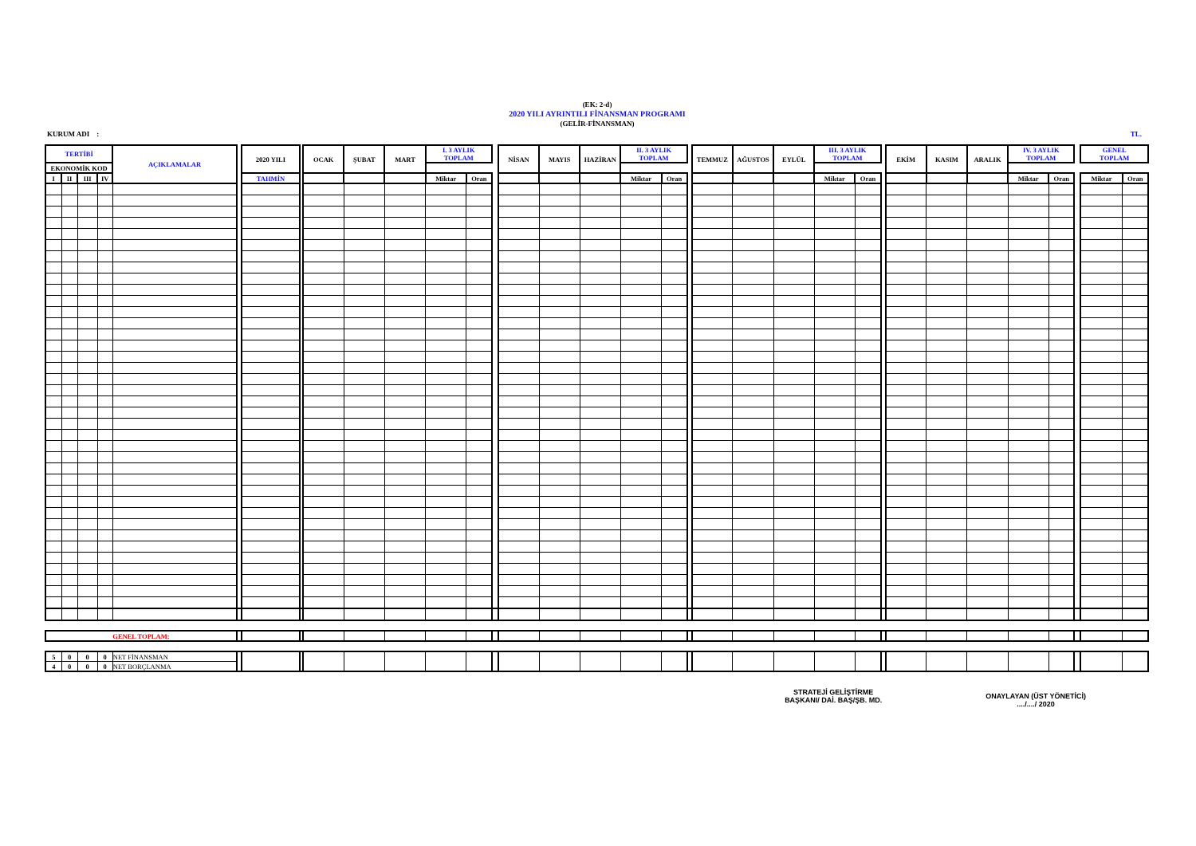(EK: 2-d)
2020 YILI AYRINTILI FİNANSMAN PROGRAMI
(GELİR-FİNANSMAN)
KURUM ADI : TL.
| TERTİBİ | | | | AÇIKLAMALAR | | 2020 YILI | | OCAK | ŞUBAT | MART | I. 3 AYLIK TOPLAM | | | NİSAN | MAYIS | HAZİRAN | II. 3 AYLIK TOPLAM | | | TEMMUZ | AĞUSTOS | EYLÜL | III. 3 AYLIK TOPLAM | | | EKİM | KASIM | ARALIK | IV. 3 AYLIK TOPLAM | | | GENEL TOPLAM | |
| --- | --- | --- | --- | --- | --- | --- | --- | --- | --- | --- | --- | --- | --- | --- | --- | --- | --- | --- | --- | --- | --- | --- | --- | --- | --- | --- | --- | --- | --- | --- | --- | --- | --- |
| EKONOMİK KOD | | | | | | | | | | | | | | | | | | | | | | | | | | | | | | | | | |
| I | II | III | IV | | | TAHMİN | | | | | Miktar | Oran | | | | | Miktar | Oran | | | | | Miktar | Oran | | | | | Miktar | Oran | | Miktar | Oran |
| GENEL TOPLAM: | | | | | | | | | | | | | | | | | | | | | | | | | | | | | | | | | |
| 5 | 0 | 0 | 0 | NET FİNANSMAN | | | | | | | | | | | | | | | | | | | | | | | | | | | | | |
| 4 | 0 | 0 | 0 | NET BORÇLANMA | | | | | | | | | | | | | | | | | | | | | | | | | | | | | |
STRATEJİ GELİŞTİRME
BAŞKANI/ DAİ. BAŞ/ŞB. MD.
ONAYLAYAN (ÜST YÖNETİCİ)
..../..../ 2020